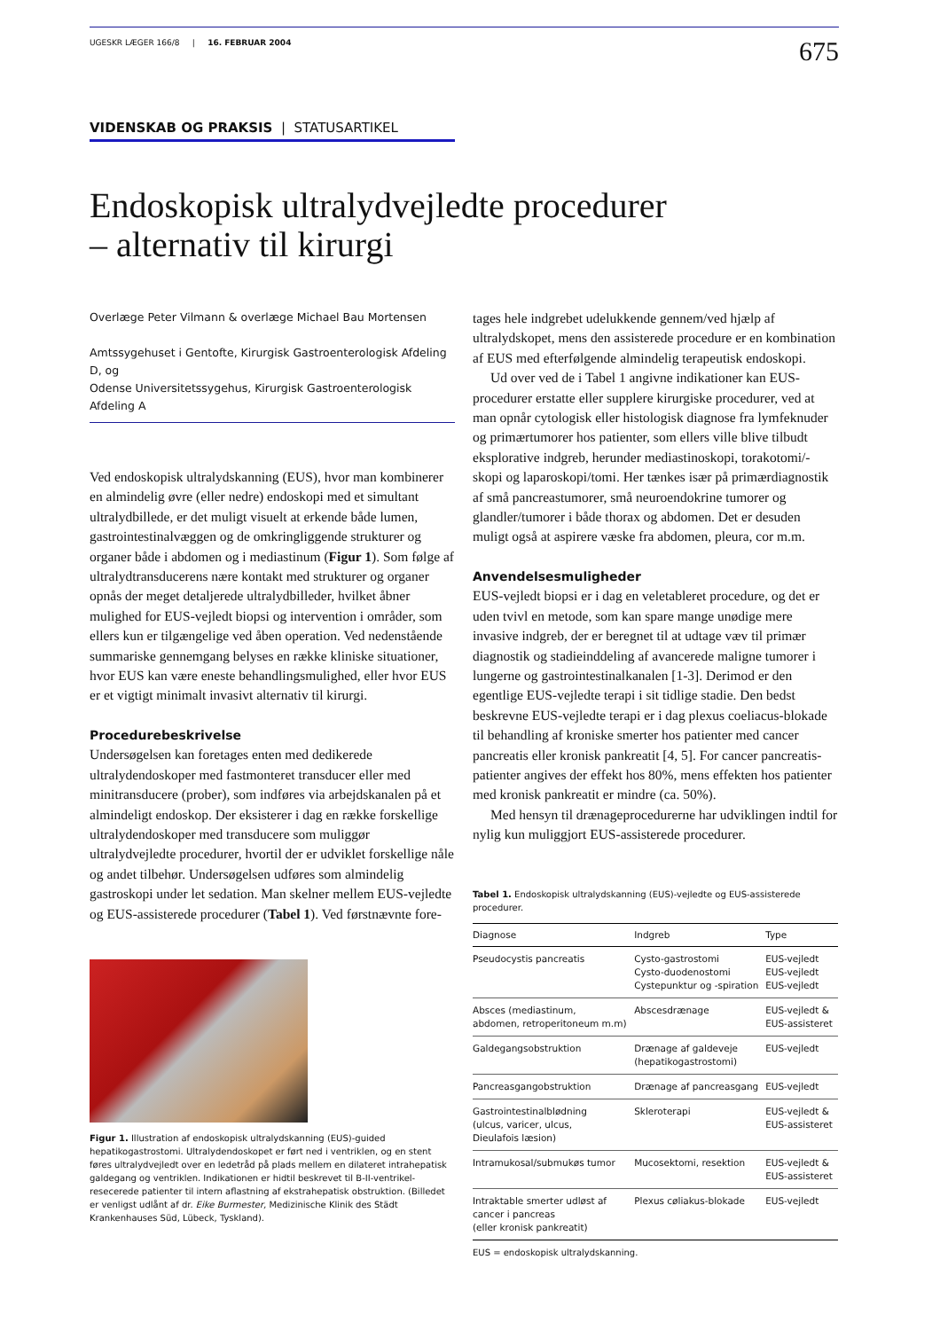UGESKR LÆGER 166/8 | 16. FEBRUAR 2004 675
VIDENSKAB OG PRAKSIS | STATUSARTIKEL
Endoskopisk ultralydvejledte procedurer
– alternativ til kirurgi
Overlæge Peter Vilmann & overlæge Michael Bau Mortensen
Amtssygehuset i Gentofte, Kirurgisk Gastroenterologisk Afdeling D, og
Odense Universitetssygehus, Kirurgisk Gastroenterologisk Afdeling A
Ved endoskopisk ultralydskanning (EUS), hvor man kombinerer en almindelig øvre (eller nedre) endoskopi med et simultant ultralydbillede, er det muligt visuelt at erkende både lumen, gastrointestinalvæggen og de omkringliggende strukturer og organer både i abdomen og i mediastinum (Figur 1). Som følge af ultralydtransducerens nære kontakt med strukturer og organer opnås der meget detaljerede ultralydbilleder, hvilket åbner mulighed for EUS-vejledt biopsi og intervention i områder, som ellers kun er tilgængelige ved åben operation. Ved nedenstående summariske gennemgang belyses en række kliniske situationer, hvor EUS kan være eneste behandlingsmulighed, eller hvor EUS er et vigtigt minimalt invasivt alternativ til kirurgi.
Procedurebeskrivelse
Undersøgelsen kan foretages enten med dedikerede ultralydendoskoper med fastmonteret transducer eller med minitransducere (prober), som indføres via arbejdskanalen på et almindeligt endoskop. Der eksisterer i dag en række forskellige ultralydendoskoper med transducere som muliggør ultralydvejledte procedurer, hvortil der er udviklet forskellige nåle og andet tilbehør. Undersøgelsen udføres som almindelig gastroskopi under let sedation. Man skelner mellem EUS-vejledte og EUS-assisterede procedurer (Tabel 1). Ved førstnævnte fore-
Figur 1. Illustration af endoskopisk ultralydskanning (EUS)-guided hepatikogastrostomi. Ultralydendoskopet er ført ned i ventriklen, og en stent føres ultralydvejledt over en ledetråd på plads mellem en dilateret intrahepatisk galdegang og ventriklen. Indikationen er hidtil beskrevet til B-II-ventrikel-resecerede patienter til intern aflastning af ekstrahepatisk obstruktion. (Billedet er venligst udlånt af dr. Eike Burmester, Medizinische Klinik des Städt Krankenhauses Süd, Lübeck, Tyskland).
tages hele indgrebet udelukkende gennem/ved hjælp af ultralydskopet, mens den assisterede procedure er en kombination af EUS med efterfølgende almindelig terapeutisk endoskopi.
Ud over ved de i Tabel 1 angivne indikationer kan EUS-procedurer erstatte eller supplere kirurgiske procedurer, ved at man opnår cytologisk eller histologisk diagnose fra lymfeknuder og primærtumorer hos patienter, som ellers ville blive tilbudt eksplorative indgreb, herunder mediastinoskopi, torakotomi/-skopi og laparoskopi/tomi. Her tænkes især på primærdiagnostik af små pancreastumorer, små neuroendokrine tumorer og glandler/tumorer i både thorax og abdomen. Det er desuden muligt også at aspirere væske fra abdomen, pleura, cor m.m.
Anvendelsesmuligheder
EUS-vejledt biopsi er i dag en veletableret procedure, og det er uden tvivl en metode, som kan spare mange unødige mere invasive indgreb, der er beregnet til at udtage væv til primær diagnostik og stadieinddeling af avancerede maligne tumorer i lungerne og gastrointestinalkanalen [1-3]. Derimod er den egentlige EUS-vejledte terapi i sit tidlige stadie. Den bedst beskrevne EUS-vejledte terapi er i dag plexus coeliacus-blokade til behandling af kroniske smerter hos patienter med cancer pancreatis eller kronisk pankreatit [4, 5]. For cancer pancreatis-patienter angives der effekt hos 80%, mens effekten hos patienter med kronisk pankreatit er mindre (ca. 50%).
Med hensyn til drænageprocedurerne har udviklingen indtil for nylig kun muliggjort EUS-assisterede procedurer.
Tabel 1. Endoskopisk ultralydskanning (EUS)-vejledte og EUS-assisterede procedurer.
| Diagnose | Indgreb | Type |
| --- | --- | --- |
| Pseudocystis pancreatis | Cysto-gastrostomi Cysto-duodenostomi Cystepunktur og -spiration | EUS-vejledt EUS-vejledt EUS-vejledt |
| Absces (mediastinum, abdomen, retroperitoneum m.m) | Abscesdrænage | EUS-vejledt & EUS-assisteret |
| Galdegangsobstruktion | Drænage af galdeveje (hepatikogastrostomi) | EUS-vejledt |
| Pancreasgangobstruktion | Drænage af pancreasgang | EUS-vejledt |
| Gastrointestinalblødning (ulcus, varicer, ulcus, Dieulafois læsion) | Skleroterapi | EUS-vejledt & EUS-assisteret |
| Intramukosal/submukøs tumor | Mucosektomi, resektion | EUS-vejledt & EUS-assisteret |
| Intraktable smerter udløst af cancer i pancreas (eller kronisk pankreatit) | Plexus cøliakus-blokade | EUS-vejledt |
EUS = endoskopisk ultralydskanning.